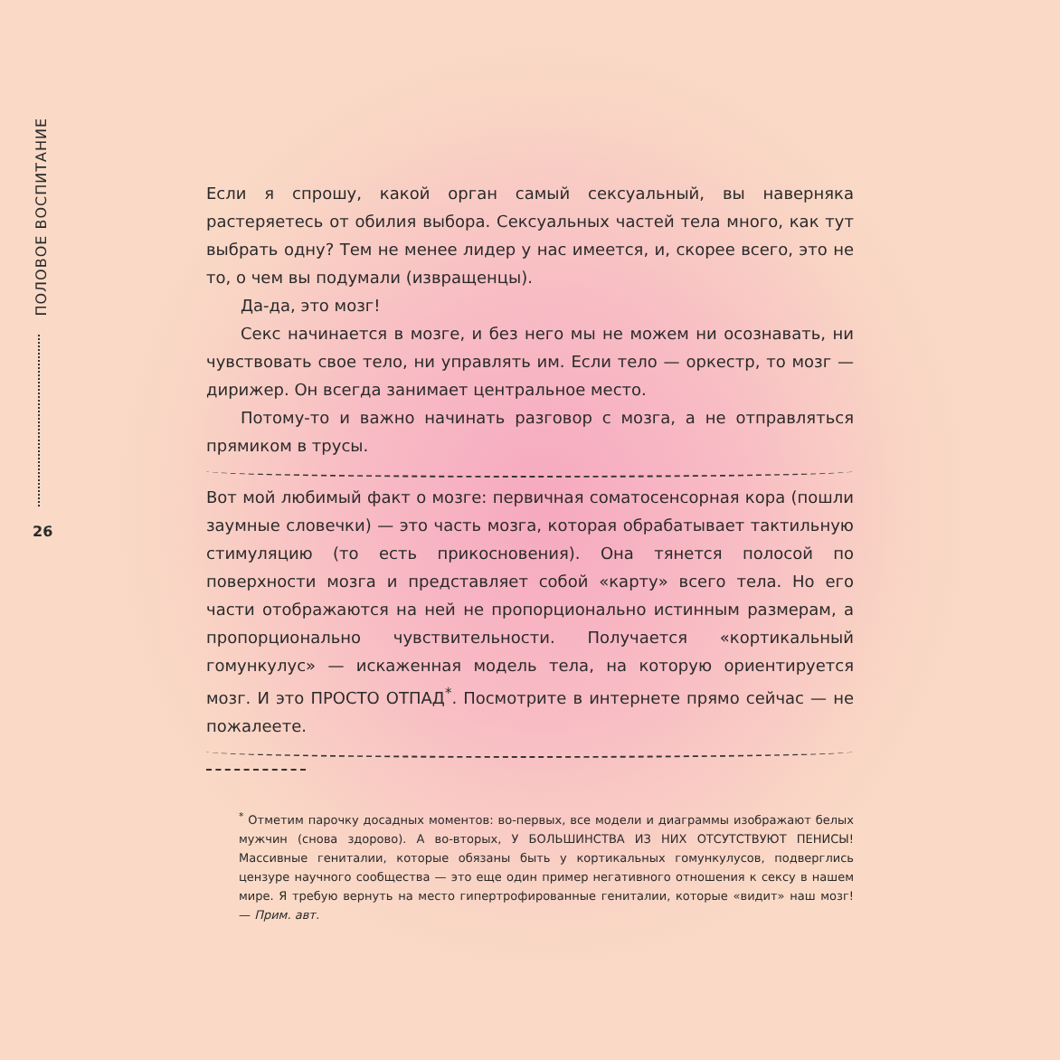ПОЛОВОЕ ВОСПИТАНИЕ
26
Если я спрошу, какой орган самый сексуальный, вы наверняка растеряетесь от обилия выбора. Сексуальных частей тела много, как тут выбрать одну? Тем не менее лидер у нас имеется, и, скорее всего, это не то, о чем вы подумали (извращенцы).
Да-да, это мозг!
Секс начинается в мозге, и без него мы не можем ни осознавать, ни чувствовать свое тело, ни управлять им. Если тело — оркестр, то мозг — дирижер. Он всегда занимает центральное место.
Потому-то и важно начинать разговор с мозга, а не отправляться прямиком в трусы.
Вот мой любимый факт о мозге: первичная соматосенсорная кора (пошли заумные словечки) — это часть мозга, которая обрабатывает тактильную стимуляцию (то есть прикосновения). Она тянется полосой по поверхности мозга и представляет собой «карту» всего тела. Но его части отображаются на ней не пропорционально истинным размерам, а пропорционально чувствительности. Получается «кортикальный гомункулус» — искаженная модель тела, на которую ориентируется мозг. И это ПРОСТО ОТПАД<sup>*</sup>. Посмотрите в интернете прямо сейчас — не пожалеете.
<sup>*</sup> Отметим парочку досадных моментов: во-первых, все модели и диаграммы изображают белых мужчин (снова здорово). А во-вторых, У БОЛЬШИНСТВА ИЗ НИХ ОТСУТСТВУЮТ ПЕНИСЫ! Массивные гениталии, которые обязаны быть у кортикальных гомункулусов, подверглись цензуре научного сообщества — это еще один пример негативного отношения к сексу в нашем мире. Я требую вернуть на место гипертрофированные гениталии, которые «видит» наш мозг! — Прим. авт.